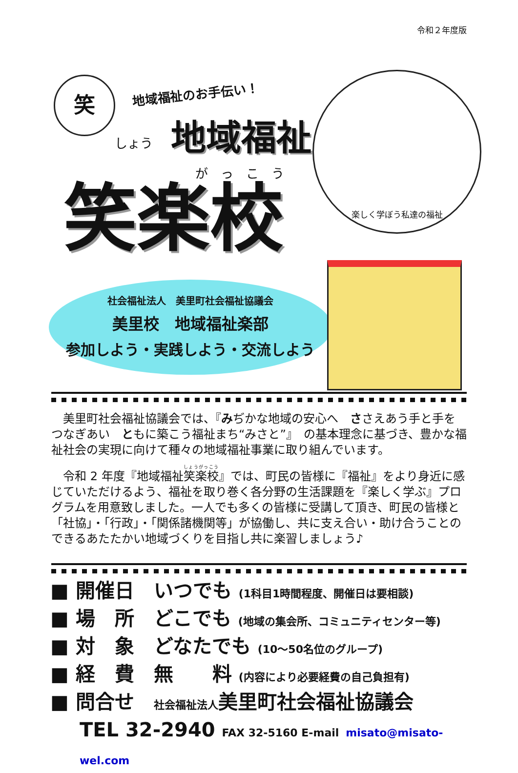令和２年度版
笑 地域福祉のお手伝い！
地域福祉
しょう
がっこう
笑楽校
楽しく学ぼう私達の福祉
社会福祉法人　美里町社会福祉協議会
美里校　地域福祉楽部
参加しよう・実践しよう・交流しよう
美里町社会福祉協議会では、『みぢかな地域の安心へ　ささえあう手と手をつなぎあい　ともに築こう福祉まち“みさと”』　の基本理念に基づき、豊かな福祉社会の実現に向けて種々の地域福祉事業に取り組んでいます。
令和 2 年度『地域福祉笑楽校』では、町民の皆様に『福祉』をより身近に感じていただけるよう、福祉を取り巻く各分野の生活課題を『楽しく学ぶ』プログラムを用意致しました。一人でも多くの皆様に受講して頂き、町民の皆様と「社協」・「行政」・「関係諸機関等」が協働し、共に支え合い・助け合うことのできるあたたかい地域づくりを目指し共に楽習しましょう♪
■ 開催日　いつでも (1科目1時間程度、開催日は要相談)
■ 場　所　どこでも (地域の集会所、コミュニティセンター等)
■ 対　象　どなたでも (10～50名位のグループ)
■ 経　費　無　　料 (内容により必要経費の自己負担有)
■ 問合せ　社会福祉法人美里町社会福祉協議会
TEL 32-2940 FAX 32-5160 E-mail misato@misato-wel.com